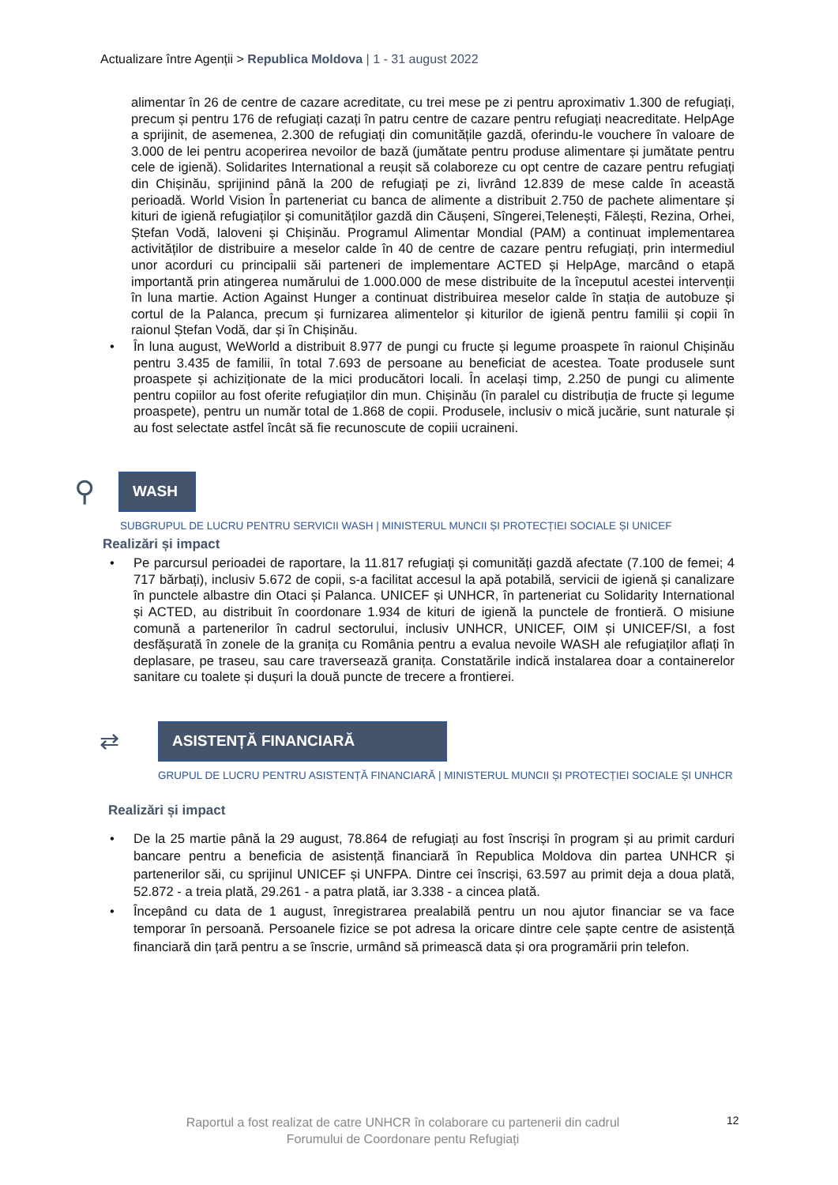Actualizare între Agenții > Republica Moldova | 1 - 31 august 2022
alimentar în 26 de centre de cazare acreditate, cu trei mese pe zi pentru aproximativ 1.300 de refugiați, precum și pentru 176 de refugiați cazați în patru centre de cazare pentru refugiați neacreditate. HelpAge a sprijinit, de asemenea, 2.300 de refugiați din comunitățile gazdă, oferindu-le vouchere în valoare de 3.000 de lei pentru acoperirea nevoilor de bază (jumătate pentru produse alimentare și jumătate pentru cele de igienă). Solidarites International a reușit să colaboreze cu opt centre de cazare pentru refugiați din Chișinău, sprijinind până la 200 de refugiați pe zi, livrând 12.839 de mese calde în această perioadă. World Vision În parteneriat cu banca de alimente a distribuit 2.750 de pachete alimentare și kituri de igienă refugiaților și comunităților gazdă din Căușeni, Sîngerei,Telenești, Fălești, Rezina, Orhei, Ștefan Vodă, Ialoveni și Chișinău. Programul Alimentar Mondial (PAM) a continuat implementarea activităților de distribuire a meselor calde în 40 de centre de cazare pentru refugiați, prin intermediul unor acorduri cu principalii săi parteneri de implementare ACTED și HelpAge, marcând o etapă importantă prin atingerea numărului de 1.000.000 de mese distribuite de la începutul acestei intervenții în luna martie. Action Against Hunger a continuat distribuirea meselor calde în stația de autobuze și cortul de la Palanca, precum și furnizarea alimentelor și kiturilor de igienă pentru familii și copii în raionul Ștefan Vodă, dar și în Chișinău.
• În luna august, WeWorld a distribuit 8.977 de pungi cu fructe și legume proaspete în raionul Chișinău pentru 3.435 de familii, în total 7.693 de persoane au beneficiat de acestea. Toate produsele sunt proaspete și achiziționate de la mici producători locali. În același timp, 2.250 de pungi cu alimente pentru copiilor au fost oferite refugiaților din mun. Chișinău (în paralel cu distribuția de fructe și legume proaspete), pentru un număr total de 1.868 de copii. Produsele, inclusiv o mică jucărie, sunt naturale și au fost selectate astfel încât să fie recunoscute de copiii ucraineni.
⚲
WASH
SUBGRUPUL DE LUCRU PENTRU SERVICII WASH | MINISTERUL MUNCII ȘI PROTECȚIEI SOCIALE ȘI UNICEF
Realizări și impact
• Pe parcursul perioadei de raportare, la 11.817 refugiați și comunități gazdă afectate (7.100 de femei; 4 717 bărbați), inclusiv 5.672 de copii, s-a facilitat accesul la apă potabilă, servicii de igienă și canalizare în punctele albastre din Otaci și Palanca. UNICEF și UNHCR, în parteneriat cu Solidarity International și ACTED, au distribuit în coordonare 1.934 de kituri de igienă la punctele de frontieră. O misiune comună a partenerilor în cadrul sectorului, inclusiv UNHCR, UNICEF, OIM și UNICEF/SI, a fost desfășurată în zonele de la granița cu România pentru a evalua nevoile WASH ale refugiaților aflați în deplasare, pe traseu, sau care traversează granița. Constatările indică instalarea doar a containerelor sanitare cu toalete și dușuri la două puncte de trecere a frontierei.
⇄
ASISTENȚĂ FINANCIARĂ
GRUPUL DE LUCRU PENTRU ASISTENȚĂ FINANCIARĂ | MINISTERUL MUNCII ȘI PROTECȚIEI SOCIALE ȘI UNHCR
Realizări și impact
• De la 25 martie până la 29 august, 78.864 de refugiați au fost înscriși în program și au primit carduri bancare pentru a beneficia de asistență financiară în Republica Moldova din partea UNHCR și partenerilor săi, cu sprijinul UNICEF și UNFPA. Dintre cei înscriși, 63.597 au primit deja a doua plată, 52.872 - a treia plată, 29.261 - a patra plată, iar 3.338 - a cincea plată.
• Începând cu data de 1 august, înregistrarea prealabilă pentru un nou ajutor financiar se va face temporar în persoană. Persoanele fizice se pot adresa la oricare dintre cele șapte centre de asistență financiară din țară pentru a se înscrie, urmând să primească data și ora programării prin telefon.
Raportul a fost realizat de catre UNHCR în colaborare cu partenerii din cadrul Forumului de Coordonare pentu Refugiați
12